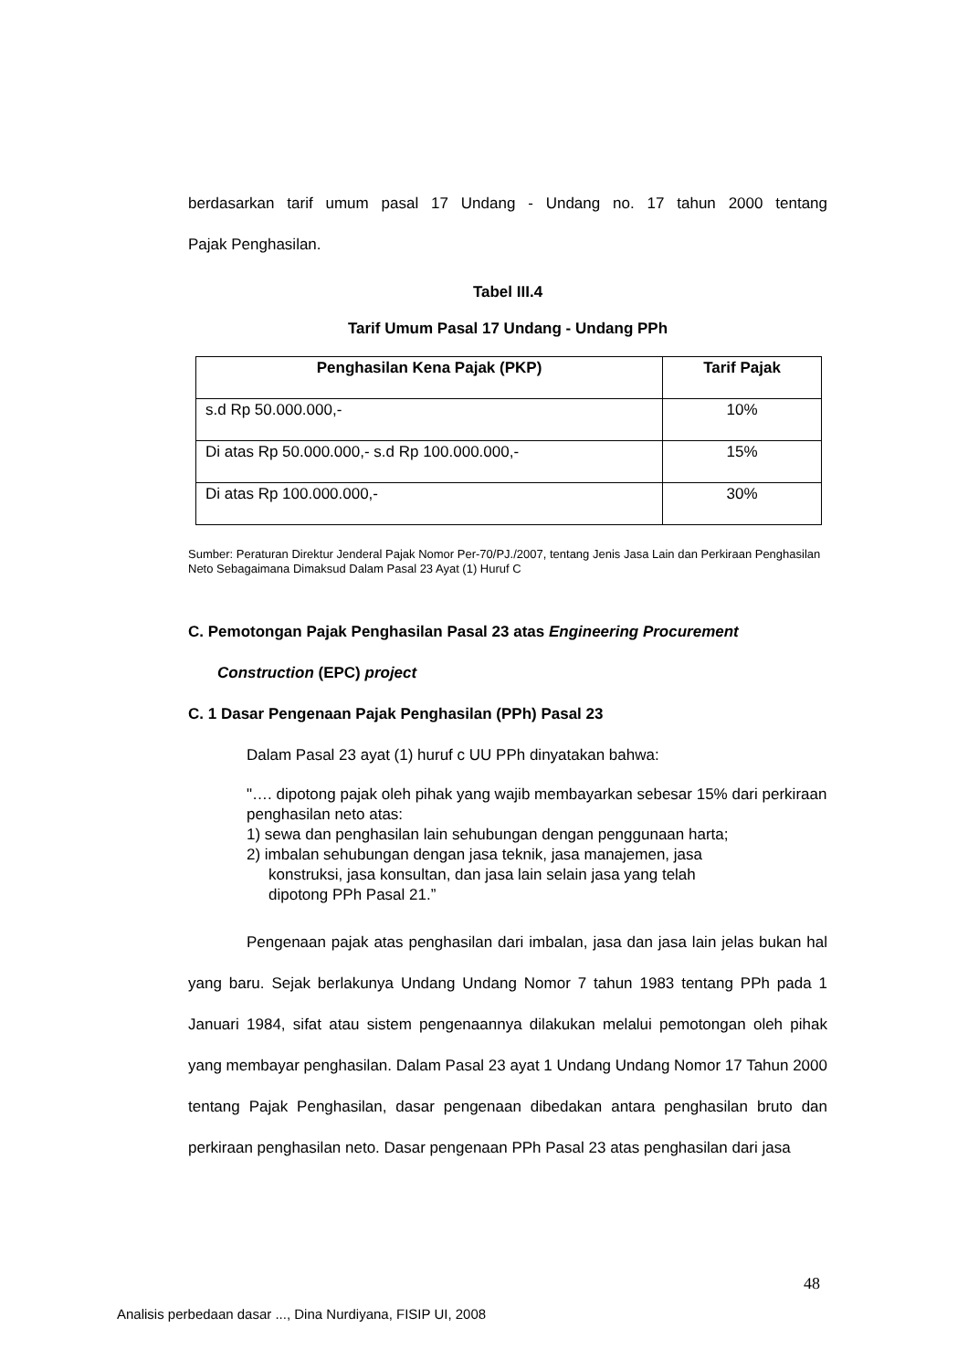berdasarkan tarif umum pasal 17 Undang - Undang no. 17 tahun 2000 tentang
Pajak Penghasilan.
Tabel III.4
Tarif Umum Pasal 17 Undang - Undang PPh
| Penghasilan Kena Pajak (PKP) | Tarif Pajak |
| --- | --- |
| s.d Rp 50.000.000,- | 10% |
| Di atas Rp 50.000.000,- s.d Rp 100.000.000,- | 15% |
| Di atas Rp 100.000.000,- | 30% |
Sumber: Peraturan Direktur Jenderal Pajak Nomor Per-70/PJ./2007, tentang Jenis Jasa Lain dan Perkiraan Penghasilan Neto Sebagaimana Dimaksud Dalam Pasal 23 Ayat (1) Huruf C
C. Pemotongan Pajak Penghasilan Pasal 23 atas Engineering Procurement
Construction (EPC) project
C. 1 Dasar Pengenaan Pajak Penghasilan (PPh) Pasal 23
Dalam Pasal 23 ayat (1) huruf c UU PPh dinyatakan bahwa:
"…. dipotong pajak oleh pihak yang wajib membayarkan sebesar 15% dari perkiraan penghasilan neto atas:
1) sewa dan penghasilan lain sehubungan dengan penggunaan harta;
2) imbalan sehubungan dengan jasa teknik, jasa manajemen, jasa
konstruksi, jasa konsultan, dan jasa lain selain jasa yang telah
dipotong PPh Pasal 21.”
Pengenaan pajak atas penghasilan dari imbalan, jasa dan jasa lain jelas bukan hal yang baru. Sejak berlakunya Undang Undang Nomor 7 tahun 1983 tentang PPh pada 1 Januari 1984, sifat atau sistem pengenaannya dilakukan melalui pemotongan oleh pihak yang membayar penghasilan. Dalam Pasal 23 ayat 1 Undang Undang Nomor 17 Tahun 2000 tentang Pajak Penghasilan, dasar pengenaan dibedakan antara penghasilan bruto dan perkiraan penghasilan neto. Dasar pengenaan PPh Pasal 23 atas penghasilan dari jasa
48
Analisis perbedaan dasar ..., Dina Nurdiyana, FISIP UI, 2008